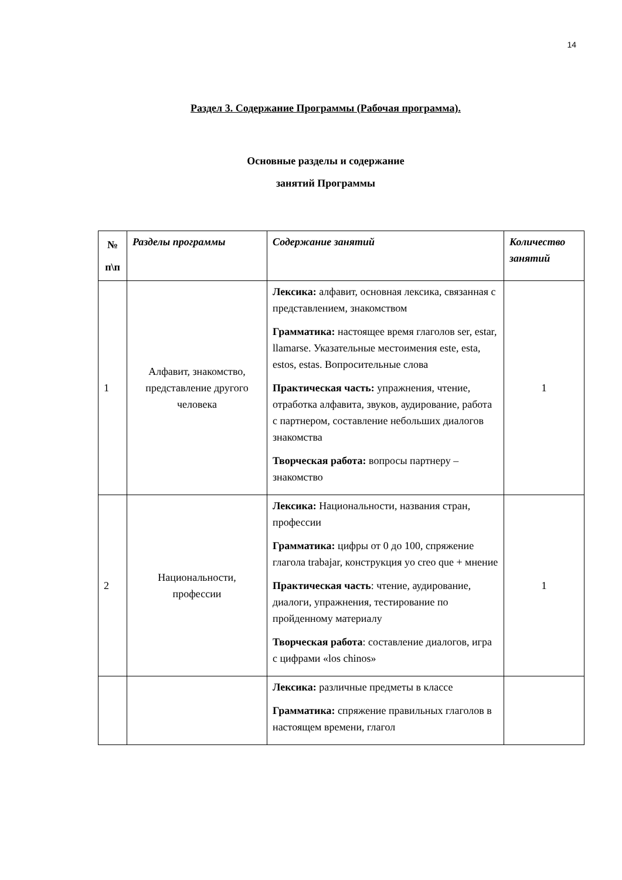14
Раздел 3. Содержание Программы (Рабочая программа).
Основные разделы и содержание
занятий Программы
| № п\п | Разделы программы | Содержание занятий | Количество занятий |
| --- | --- | --- | --- |
| 1 | Алфавит, знакомство, представление другого человека | Лексика: алфавит, основная лексика, связанная с представлением, знакомством Грамматика: настоящее время глаголов ser, estar, llamarse. Указательные местоимения este, esta, estos, estas. Вопросительные слова Практическая часть: упражнения, чтение, отработка алфавита, звуков, аудирование, работа с партнером, составление небольших диалогов знакомства Творческая работа: вопросы партнеру – знакомство | 1 |
| 2 | Национальности, профессии | Лексика: Национальности, названия стран, профессии Грамматика: цифры от 0 до 100, спряжение глагола trabajar, конструкция yo creo que + мнение Практическая часть : чтение, аудирование, диалоги, упражнения, тестирование по пройденному материалу Творческая работа : составление диалогов, игра с цифрами «los chinos» | 1 |
| | | Лексика: различные предметы в классе Грамматика: спряжение правильных глаголов в настоящем времени, глагол | |